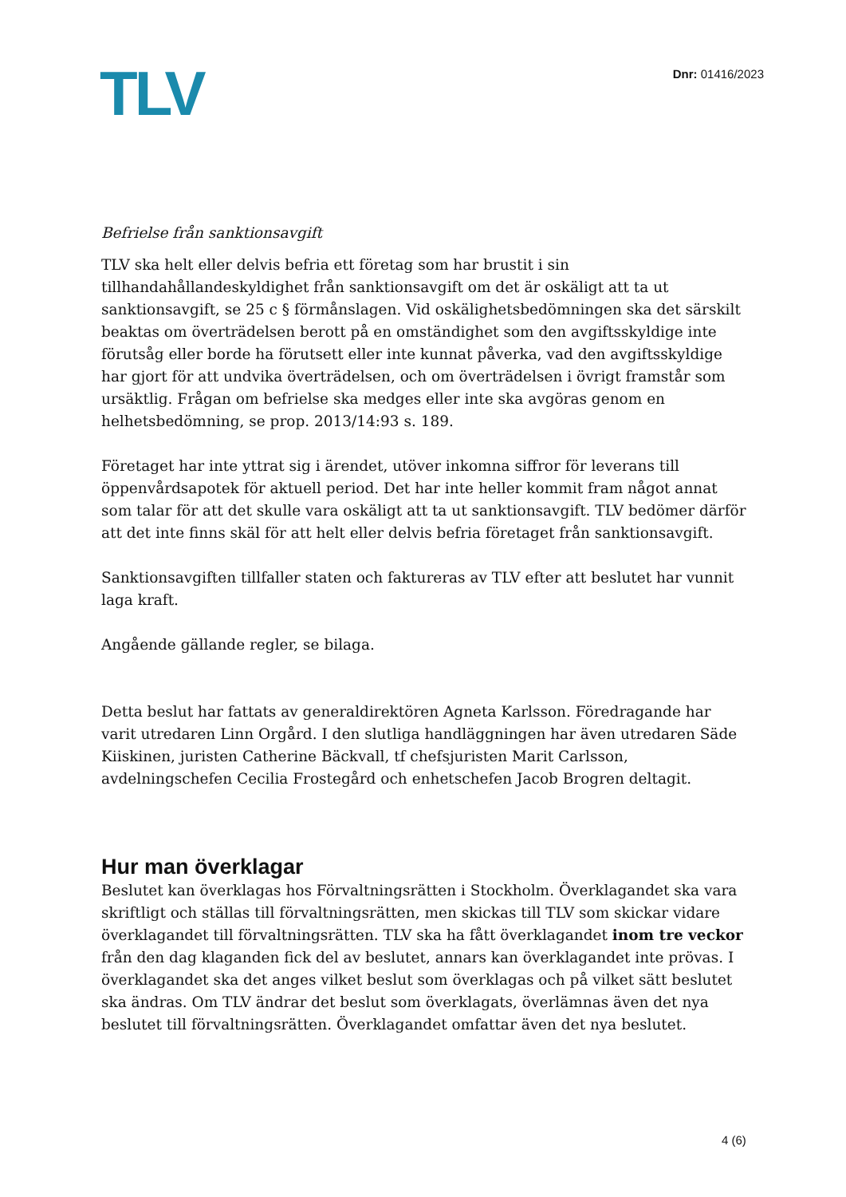TLV
Dnr: 01416/2023
Befrielse från sanktionsavgift
TLV ska helt eller delvis befria ett företag som har brustit i sin tillhandahållandeskyldighet från sanktionsavgift om det är oskäligt att ta ut sanktionsavgift, se 25 c § förmånslagen. Vid oskälighetsbedömningen ska det särskilt beaktas om överträdelsen berott på en omständighet som den avgiftsskyldige inte förutsåg eller borde ha förutsett eller inte kunnat påverka, vad den avgiftsskyldige har gjort för att undvika överträdelsen, och om överträdelsen i övrigt framstår som ursäktlig. Frågan om befrielse ska medges eller inte ska avgöras genom en helhetsbedömning, se prop. 2013/14:93 s. 189.
Företaget har inte yttrat sig i ärendet, utöver inkomna siffror för leverans till öppenvårdsapotek för aktuell period. Det har inte heller kommit fram något annat som talar för att det skulle vara oskäligt att ta ut sanktionsavgift. TLV bedömer därför att det inte finns skäl för att helt eller delvis befria företaget från sanktionsavgift.
Sanktionsavgiften tillfaller staten och faktureras av TLV efter att beslutet har vunnit laga kraft.
Angående gällande regler, se bilaga.
Detta beslut har fattats av generaldirektören Agneta Karlsson. Föredragande har varit utredaren Linn Orgård. I den slutliga handläggningen har även utredaren Säde Kiiskinen, juristen Catherine Bäckvall, tf chefsjuristen Marit Carlsson, avdelningschefen Cecilia Frostegård och enhetschefen Jacob Brogren deltagit.
Hur man överklagar
Beslutet kan överklagas hos Förvaltningsrätten i Stockholm. Överklagandet ska vara skriftligt och ställas till förvaltningsrätten, men skickas till TLV som skickar vidare överklagandet till förvaltningsrätten. TLV ska ha fått överklagandet inom tre veckor från den dag klaganden fick del av beslutet, annars kan överklagandet inte prövas. I överklagandet ska det anges vilket beslut som överklagas och på vilket sätt beslutet ska ändras. Om TLV ändrar det beslut som överklagats, överlämnas även det nya beslutet till förvaltningsrätten. Överklagandet omfattar även det nya beslutet.
4 (6)